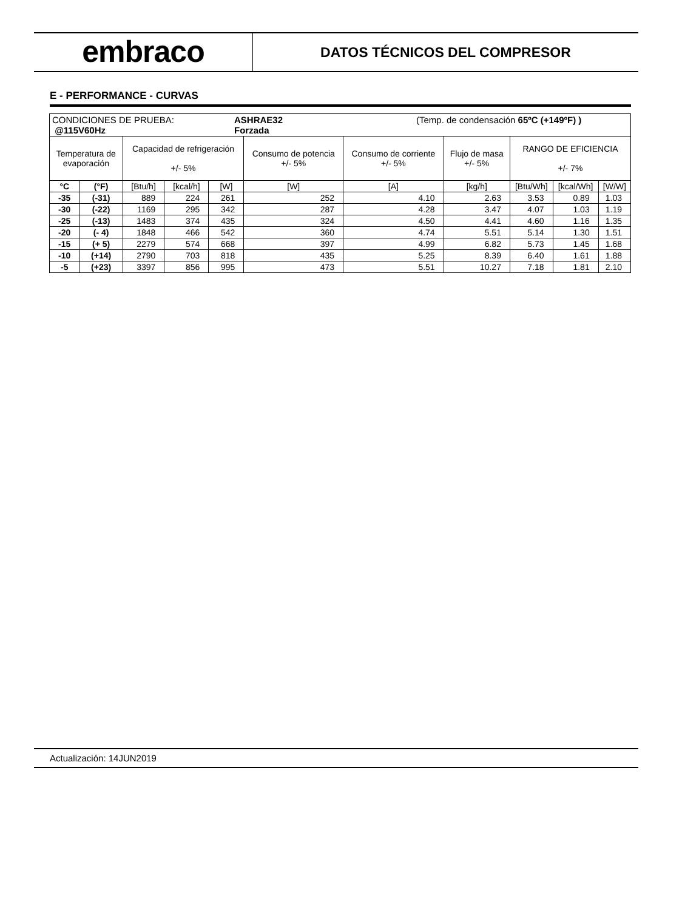embraco
DATOS TÉCNICOS DEL COMPRESOR
E - PERFORMANCE - CURVAS
| CONDICIONES DE PRUEBA: @115V60Hz ASHRAE32 Forzada (Temp. de condensación 65ºC (+149ºF) ) | | | | | | | | | | |
| Temperatura de evaporación | | Capacidad de refrigeración +/- 5% | | | Consumo de potencia +/- 5% | Consumo de corriente +/- 5% | Flujo de masa +/- 5% | RANGO DE EFICIENCIA +/- 7% | | |
| °C | (°F) | [Btu/h] | [kcal/h] | [W] | [W] | [A] | [kg/h] | [Btu/Wh] | [kcal/Wh] | [W/W] |
| -35 | (-31) | 889 | 224 | 261 | 252 | 4.10 | 2.63 | 3.53 | 0.89 | 1.03 |
| -30 | (-22) | 1169 | 295 | 342 | 287 | 4.28 | 3.47 | 4.07 | 1.03 | 1.19 |
| -25 | (-13) | 1483 | 374 | 435 | 324 | 4.50 | 4.41 | 4.60 | 1.16 | 1.35 |
| -20 | (- 4) | 1848 | 466 | 542 | 360 | 4.74 | 5.51 | 5.14 | 1.30 | 1.51 |
| -15 | (+ 5) | 2279 | 574 | 668 | 397 | 4.99 | 6.82 | 5.73 | 1.45 | 1.68 |
| -10 | (+14) | 2790 | 703 | 818 | 435 | 5.25 | 8.39 | 6.40 | 1.61 | 1.88 |
| -5 | (+23) | 3397 | 856 | 995 | 473 | 5.51 | 10.27 | 7.18 | 1.81 | 2.10 |
Actualización: 14JUN2019